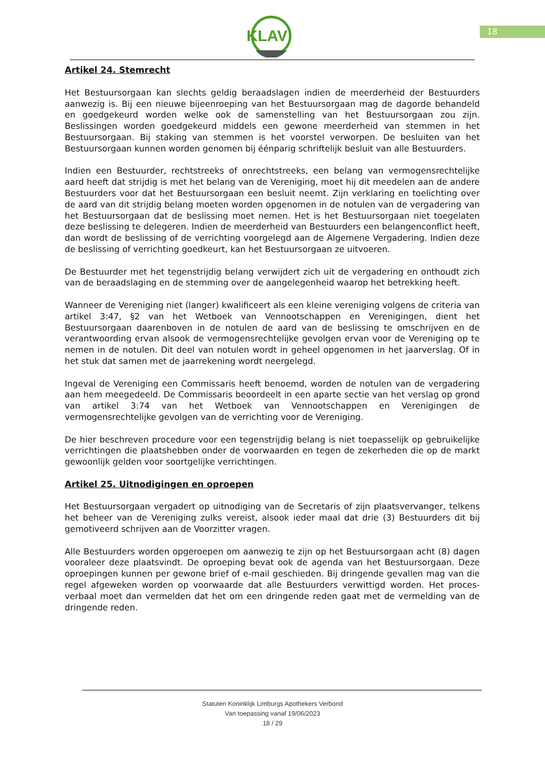KLAV
18
Artikel 24. Stemrecht
Het Bestuursorgaan kan slechts geldig beraadslagen indien de meerderheid der Bestuurders aanwezig is. Bij een nieuwe bijeenroeping van het Bestuursorgaan mag de dagorde behandeld en goedgekeurd worden welke ook de samenstelling van het Bestuursorgaan zou zijn. Beslissingen worden goedgekeurd middels een gewone meerderheid van stemmen in het Bestuursorgaan. Bij staking van stemmen is het voorstel verworpen. De besluiten van het Bestuursorgaan kunnen worden genomen bij éénparig schriftelijk besluit van alle Bestuurders.
Indien een Bestuurder, rechtstreeks of onrechtstreeks, een belang van vermogensrechtelijke aard heeft dat strijdig is met het belang van de Vereniging, moet hij dit meedelen aan de andere Bestuurders voor dat het Bestuursorgaan een besluit neemt. Zijn verklaring en toelichting over de aard van dit strijdig belang moeten worden opgenomen in de notulen van de vergadering van het Bestuursorgaan dat de beslissing moet nemen. Het is het Bestuursorgaan niet toegelaten deze beslissing te delegeren. Indien de meerderheid van Bestuurders een belangenconflict heeft, dan wordt de beslissing of de verrichting voorgelegd aan de Algemene Vergadering. Indien deze de beslissing of verrichting goedkeurt, kan het Bestuursorgaan ze uitvoeren.
De Bestuurder met het tegenstrijdig belang verwijdert zich uit de vergadering en onthoudt zich van de beraadslaging en de stemming over de aangelegenheid waarop het betrekking heeft.
Wanneer de Vereniging niet (langer) kwalificeert als een kleine vereniging volgens de criteria van artikel 3:47, §2 van het Wetboek van Vennootschappen en Verenigingen, dient het Bestuursorgaan daarenboven in de notulen de aard van de beslissing te omschrijven en de verantwoording ervan alsook de vermogensrechtelijke gevolgen ervan voor de Vereniging op te nemen in de notulen. Dit deel van notulen wordt in geheel opgenomen in het jaarverslag. Of in het stuk dat samen met de jaarrekening wordt neergelegd.
Ingeval de Vereniging een Commissaris heeft benoemd, worden de notulen van de vergadering aan hem meegedeeld. De Commissaris beoordeelt in een aparte sectie van het verslag op grond van artikel 3:74 van het Wetboek van Vennootschappen en Verenigingen de vermogensrechtelijke gevolgen van de verrichting voor de Vereniging.
De hier beschreven procedure voor een tegenstrijdig belang is niet toepasselijk op gebruikelijke verrichtingen die plaatshebben onder de voorwaarden en tegen de zekerheden die op de markt gewoonlijk gelden voor soortgelijke verrichtingen.
Artikel 25. Uitnodigingen en oproepen
Het Bestuursorgaan vergadert op uitnodiging van de Secretaris of zijn plaatsvervanger, telkens het beheer van de Vereniging zulks vereist, alsook ieder maal dat drie (3) Bestuurders dit bij gemotiveerd schrijven aan de Voorzitter vragen.
Alle Bestuurders worden opgeroepen om aanwezig te zijn op het Bestuursorgaan acht (8) dagen vooraleer deze plaatsvindt. De oproeping bevat ook de agenda van het Bestuursorgaan. Deze oproepingen kunnen per gewone brief of e-mail geschieden. Bij dringende gevallen mag van die regel afgeweken worden op voorwaarde dat alle Bestuurders verwittigd worden. Het proces-verbaal moet dan vermelden dat het om een dringende reden gaat met de vermelding van de dringende reden.
Statuten Koninklijk Limburgs Apothekers Verbond
Van toepassing vanaf 19/06/2023
18 / 29